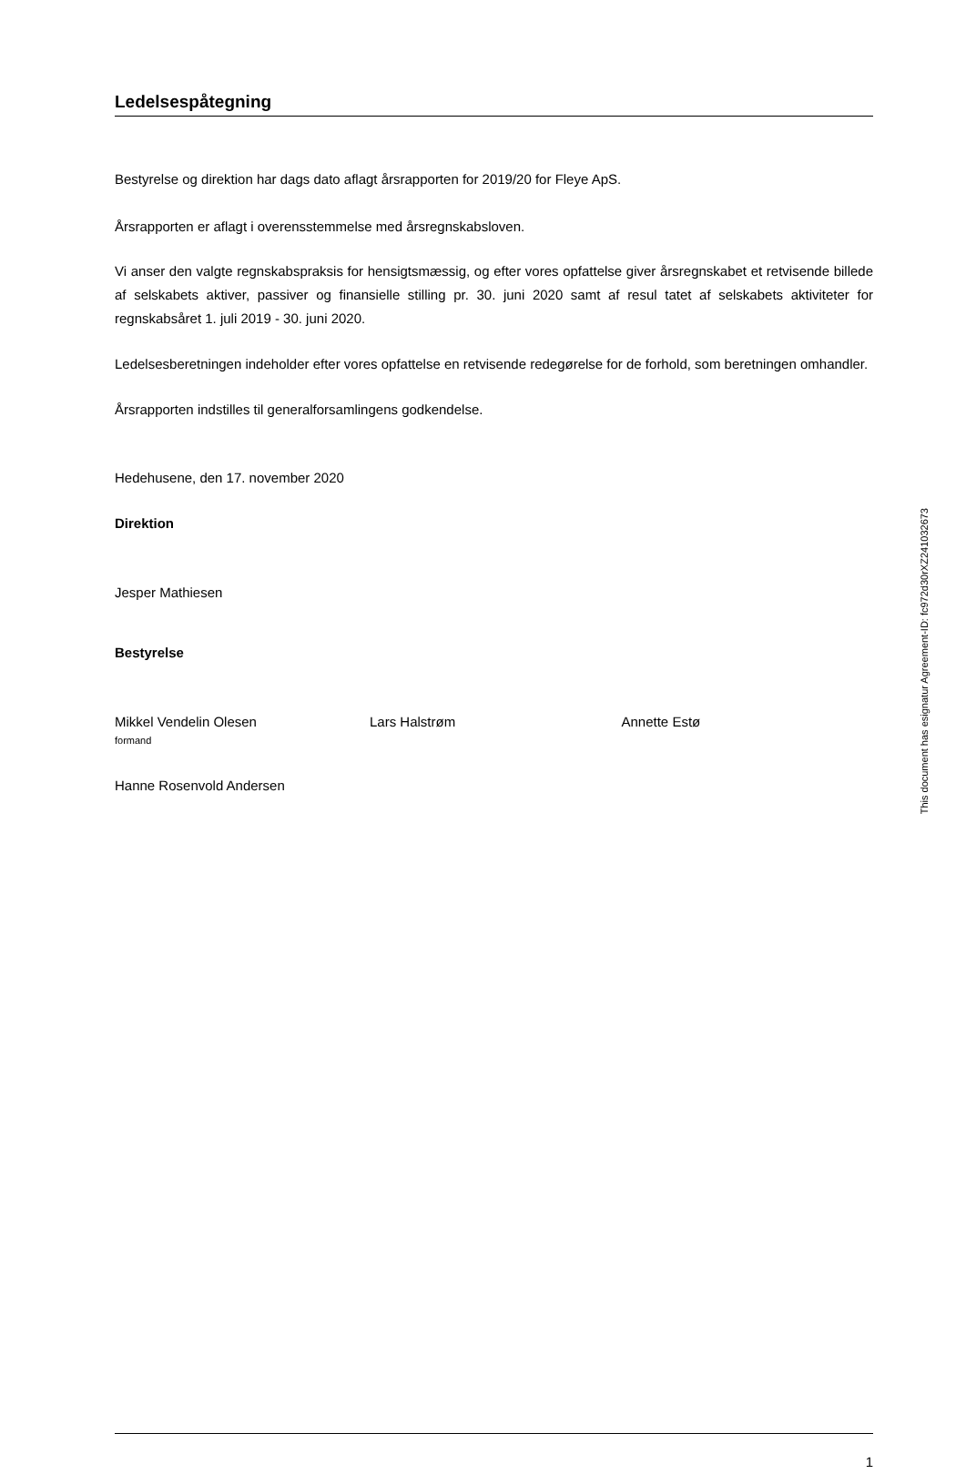Ledelsespåtegning
Bestyrelse og direktion har dags dato aflagt årsrapporten for 2019/20 for Fleye ApS.
Årsrapporten er aflagt i overensstemmelse med årsregnskabsloven.
Vi anser den valgte regnskabspraksis for hensigtsmæssig, og efter vores opfattelse giver årsregnskabet et retvisende billede af selskabets aktiver, passiver og finansielle stilling pr. 30. juni 2020 samt af resul tatet af selskabets aktiviteter for regnskabsåret 1. juli 2019 - 30. juni 2020.
Ledelsesberetningen indeholder efter vores opfattelse en retvisende redegørelse for de forhold, som beretningen omhandler.
Årsrapporten indstilles til generalforsamlingens godkendelse.
Hedehusene, den 17. november 2020
Direktion
Jesper Mathiesen
Bestyrelse
Mikkel Vendelin Olesen
formand
Lars Halstrøm Annette Estø
Hanne Rosenvold Andersen
1
This document has esignatur Agreement-ID: fc972d30rXZ241032673